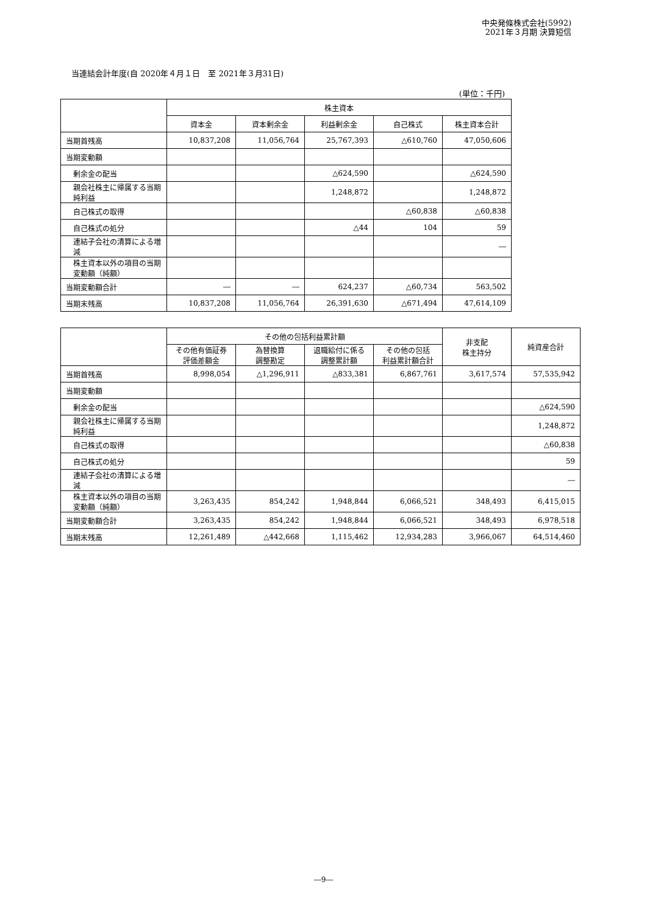中央発條株式会社(5992)
2021年３月期 決算短信
当連結会計年度(自 2020年４月１日　至 2021年３月31日)
(単位：千円)
| | 株主資本 | | | | |
| | 資本金 | 資本剰余金 | 利益剰余金 | 自己株式 | 株主資本合計 |
| 当期首残高 | 10,837,208 | 11,056,764 | 25,767,393 | △610,760 | 47,050,606 |
| 当期変動額 | | | | | |
| 剰余金の配当 | | | △624,590 | | △624,590 |
| 親会社株主に帰属する当期純利益 | | | 1,248,872 | | 1,248,872 |
| 自己株式の取得 | | | | △60,838 | △60,838 |
| 自己株式の処分 | | | △44 | 104 | 59 |
| 連結子会社の清算による増減 | | | | | ― |
| 株主資本以外の項目の当期変動額（純額） | | | | | |
| 当期変動額合計 | ― | ― | 624,237 | △60,734 | 563,502 |
| 当期末残高 | 10,837,208 | 11,056,764 | 26,391,630 | △671,494 | 47,614,109 |
| | その他の包括利益累計額 | | | | 非支配 株主持分 | 純資産合計 |
| | その他有価証券 評価差額金 | 為替換算 調整勘定 | 退職給付に係る 調整累計額 | その他の包括 利益累計額合計 | | |
| 当期首残高 | 8,998,054 | △1,296,911 | △833,381 | 6,867,761 | 3,617,574 | 57,535,942 |
| 当期変動額 | | | | | | |
| 剰余金の配当 | | | | | | △624,590 |
| 親会社株主に帰属する当期純利益 | | | | | | 1,248,872 |
| 自己株式の取得 | | | | | | △60,838 |
| 自己株式の処分 | | | | | | 59 |
| 連結子会社の清算による増減 | | | | | | ― |
| 株主資本以外の項目の当期変動額（純額） | 3,263,435 | 854,242 | 1,948,844 | 6,066,521 | 348,493 | 6,415,015 |
| 当期変動額合計 | 3,263,435 | 854,242 | 1,948,844 | 6,066,521 | 348,493 | 6,978,518 |
| 当期末残高 | 12,261,489 | △442,668 | 1,115,462 | 12,934,283 | 3,966,067 | 64,514,460 |
―9―